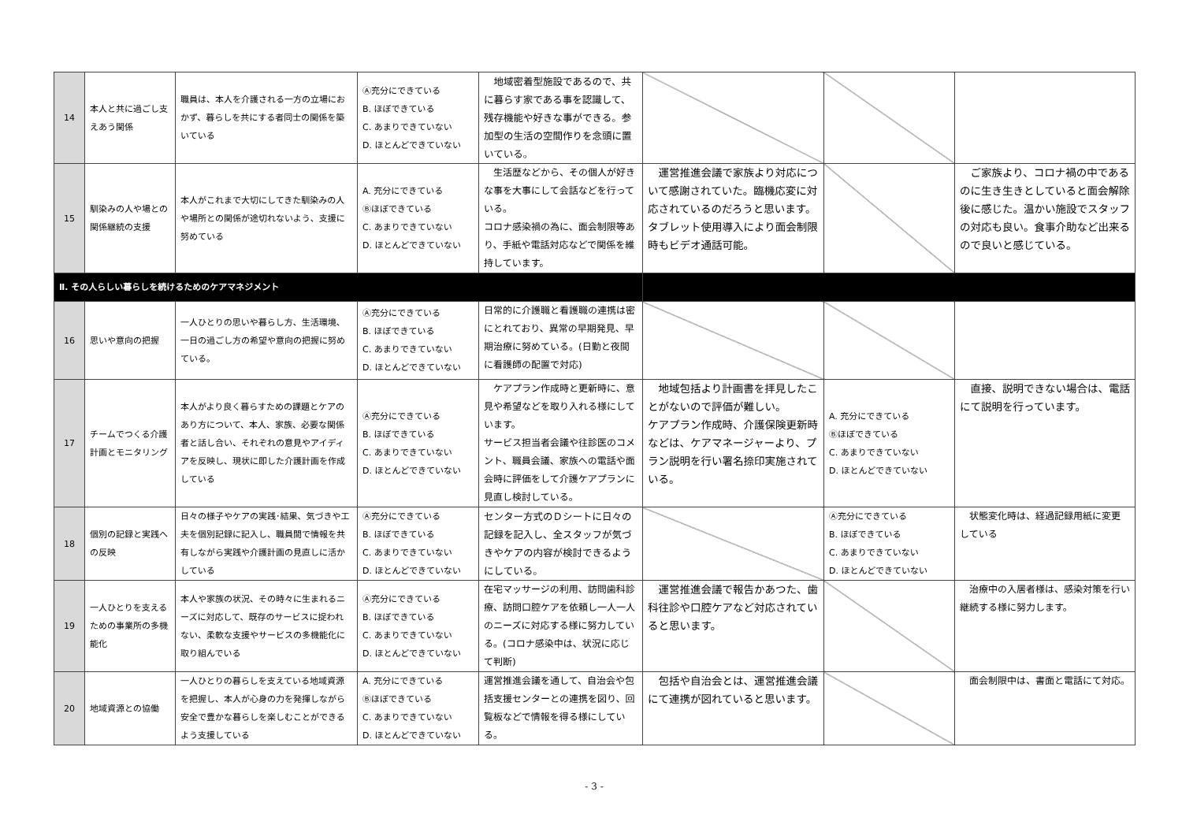| 14 | 本人と共に過ごし支えあう関係 | 職員は、本人を介護される一方の立場におかず、暮らしを共にする者同士の関係を築いている | Ⓐ充分にできている B. ほぼできている C. あまりできていない D. ほとんどできていない | 地域密着型施設であるので、共に暮らす家である事を認識して、残存機能や好きな事ができる。参加型の生活の空間作りを念頭に置いている。 | | | |
| 15 | 馴染みの人や場との関係継続の支援 | 本人がこれまで大切にしてきた馴染みの人や場所との関係が途切れないよう、支援に努めている | A. 充分にできている Ⓑほぼできている C. あまりできていない D. ほとんどできていない | 生活歴などから、その個人が好きな事を大事にして会話などを行っている。 コロナ感染禍の為に、面会制限等あり、手紙や電話対応などで関係を維持しています。 | 運営推進会議で家族より対応について感謝されていた。臨機応変に対応されているのだろうと思います。 タブレット使用導入により面会制限時もビデオ通話可能。 | | ご家族より、コロナ禍の中であるのに生き生きとしていると面会解除後に感じた。温かい施設でスタッフの対応も良い。食事介助など出来るので良いと感じている。 |
| Ⅱ. その人らしい暮らしを続けるためのケアマネジメント | | | | | | | |
| 16 | 思いや意向の把握 | 一人ひとりの思いや暮らし方、生活環境、一日の過ごし方の希望や意向の把握に努めている。 | Ⓐ充分にできている B. ほぼできている C. あまりできていない D. ほとんどできていない | 日常的に介護職と看護職の連携は密にとれており、異常の早期発見、早期治療に努めている。(日勤と夜間に看護師の配置で対応) | | | |
| 17 | チームでつくる介護計画とモニタリング | 本人がより良く暮らすための課題とケアのあり方について、本人、家族、必要な関係者と話し合い、それぞれの意見やアイディアを反映し、現状に即した介護計画を作成している | Ⓐ充分にできている B. ほぼできている C. あまりできていない D. ほとんどできていない | ケアプラン作成時と更新時に、意見や希望などを取り入れる様にしています。 サービス担当者会議や往診医のコメント、職員会議、家族への電話や面会時に評価をして介護ケアプランに見直し検討している。 | 地域包括より計画書を拝見したことがないので評価が難しい。 ケアプラン作成時、介護保険更新時などは、ケアマネージャーより、プラン説明を行い署名捺印実施されている。 | A. 充分にできている Ⓑほぼできている C. あまりできていない D. ほとんどできていない | 直接、説明できない場合は、電話にて説明を行っています。 |
| 18 | 個別の記録と実践への反映 | 日々の様子やケアの実践･結果、気づきや工夫を個別記録に記入し、職員間で情報を共有しながら実践や介護計画の見直しに活かしている | Ⓐ充分にできている B. ほぼできている C. あまりできていない D. ほとんどできていない | センター方式のＤシートに日々の記録を記入し、全スタッフが気づきやケアの内容が検討できるようにしている。 | | Ⓐ充分にできている B. ほぼできている C. あまりできていない D. ほとんどできていない | 状態変化時は、経過記録用紙に変更している |
| 19 | 一人ひとりを支えるための事業所の多機能化 | 本人や家族の状況、その時々に生まれるニーズに対応して、既存のサービスに捉われない、柔軟な支援やサービスの多機能化に取り組んでいる | Ⓐ充分にできている B. ほぼできている C. あまりできていない D. ほとんどできていない | 在宅マッサージの利用、訪問歯科診療、訪問口腔ケアを依頼し一人一人のニーズに対応する様に努力している。(コロナ感染中は、状況に応じて判断) | 運営推進会議で報告かあつた、歯科往診や口腔ケアなど対応されていると思います。 | | 治療中の入居者様は、感染対策を行い継続する様に努力します。 |
| 20 | 地域資源との協働 | 一人ひとりの暮らしを支えている地域資源を把握し、本人が心身の力を発揮しながら安全で豊かな暮らしを楽しむことができるよう支援している | A. 充分にできている Ⓑほぼできている C. あまりできていない D. ほとんどできていない | 運営推進会議を通して、自治会や包括支援センターとの連携を図り、回覧板などで情報を得る様にしている。 | 包括や自治会とは、運営推進会議にて連携が図れていると思います。 | | 面会制限中は、書面と電話にて対応。 |
- 3 -